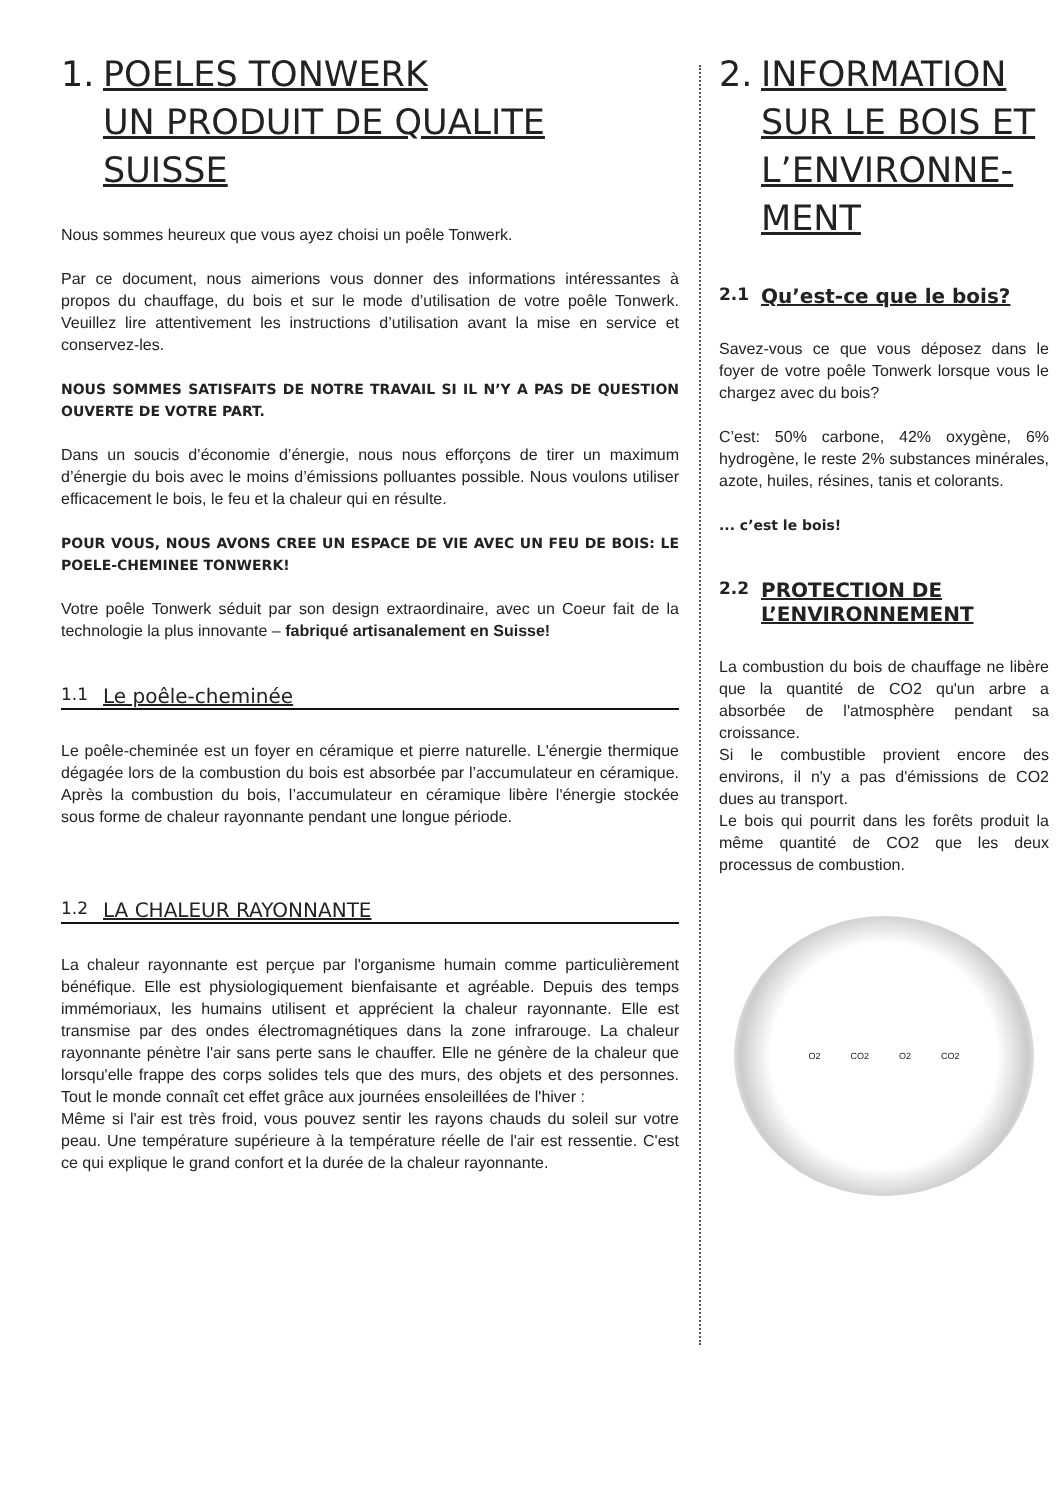1. POELES TONWERK
UN PRODUIT DE QUALITE SUISSE
Nous sommes heureux que vous ayez choisi un poêle Tonwerk.
Par ce document, nous aimerions vous donner des informations intéressantes à propos du chauffage, du bois et sur le mode d’utilisation de votre poêle Tonwerk. Veuillez lire attentivement les instructions d’utilisation avant la mise en service et conservez-les.
NOUS SOMMES SATISFAITS DE NOTRE TRAVAIL SI IL N’Y A PAS DE QUESTION OUVERTE DE VOTRE PART.
Dans un soucis d’économie d’énergie, nous nous efforçons de tirer un maximum d’énergie du bois avec le moins d’émissions polluantes possible. Nous voulons utiliser efficacement le bois, le feu et la chaleur qui en résulte.
POUR VOUS, NOUS AVONS CREE UN ESPACE DE VIE AVEC UN FEU DE BOIS: LE POELE-CHEMINEE TONWERK!
Votre poêle Tonwerk séduit par son design extraordinaire, avec un Coeur fait de la technologie la plus innovante – fabriqué artisanalement en Suisse!
1.1 Le poêle-cheminée
Le poêle-cheminée est un foyer en céramique et pierre naturelle. L'énergie thermique dégagée lors de la combustion du bois est absorbée par l’accumulateur en céramique. Après la combustion du bois, l’accumulateur en céramique libère l'énergie stockée sous forme de chaleur rayonnante pendant une longue période.
1.2 LA CHALEUR RAYONNANTE
La chaleur rayonnante est perçue par l'organisme humain comme particulièrement bénéfique. Elle est physiologiquement bienfaisante et agréable. Depuis des temps immémoriaux, les humains utilisent et apprécient la chaleur rayonnante. Elle est transmise par des ondes électromagnétiques dans la zone infrarouge. La chaleur rayonnante pénètre l'air sans perte sans le chauffer. Elle ne génère de la chaleur que lorsqu'elle frappe des corps solides tels que des murs, des objets et des personnes. Tout le monde connaît cet effet grâce aux journées ensoleillées de l'hiver :
Même si l'air est très froid, vous pouvez sentir les rayons chauds du soleil sur votre peau. Une température supérieure à la température réelle de l'air est ressentie. C'est ce qui explique le grand confort et la durée de la chaleur rayonnante.
2. INFORMATION SUR LE BOIS ET L’ENVIRONNE-MENT
2.1 Qu’est-ce que le bois?
Savez-vous ce que vous déposez dans le foyer de votre poêle Tonwerk lorsque vous le chargez avec du bois?
C’est: 50% carbone, 42% oxygène, 6% hydrogène, le reste 2% substances minérales, azote, huiles, résines, tanis et colorants.
... c’est le bois!
2.2 PROTECTION DE L’ENVIRONNEMENT
La combustion du bois de chauffage ne libère que la quantité de CO2 qu'un arbre a absorbée de l'atmosphère pendant sa croissance.
Si le combustible provient encore des environs, il n'y a pas d'émissions de CO2 dues au transport.
Le bois qui pourrit dans les forêts produit la même quantité de CO2 que les deux processus de combustion.
O2 CO2 O2 CO2